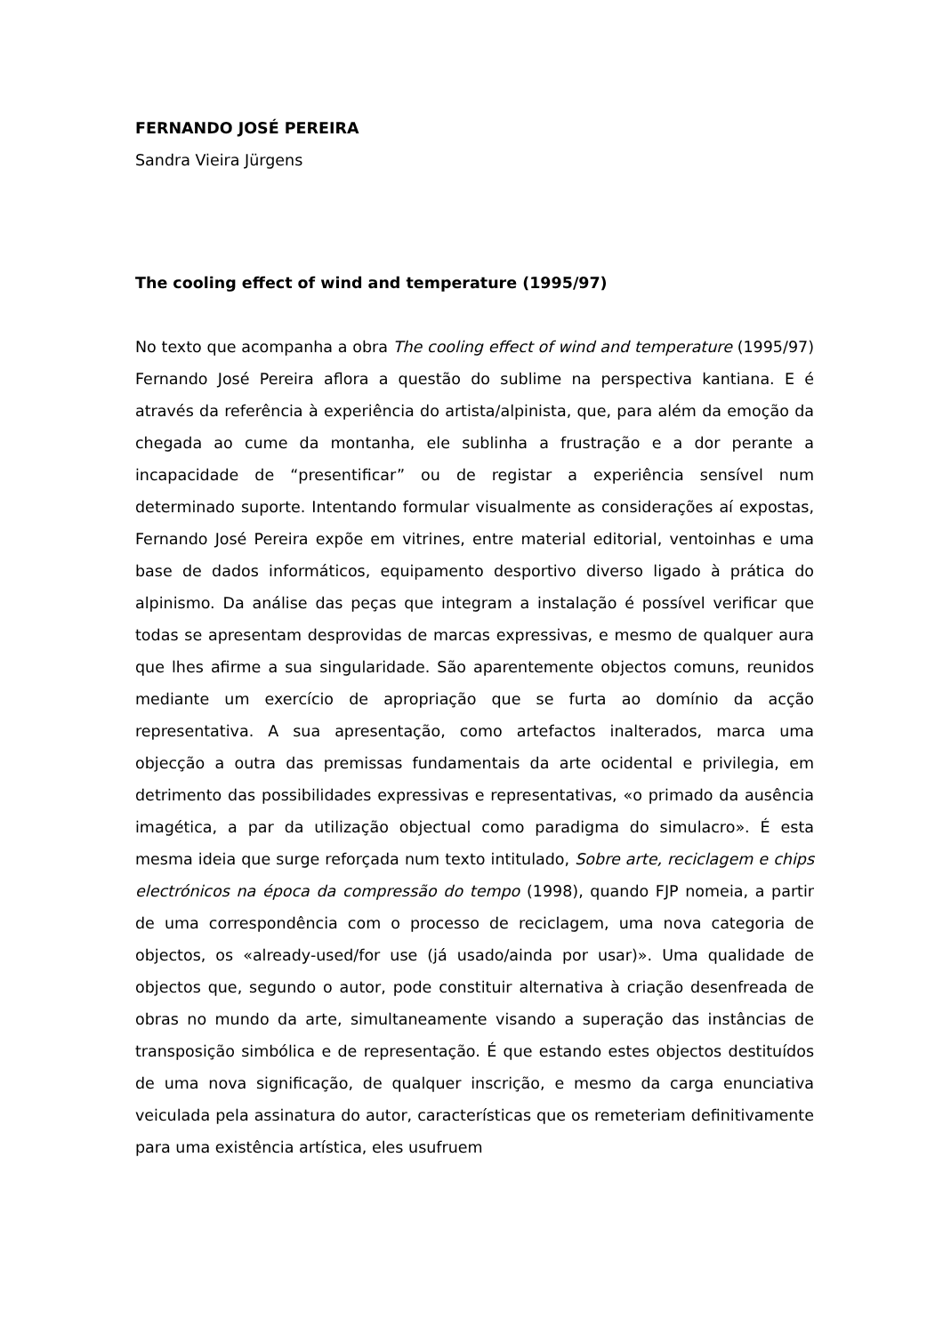FERNANDO JOSÉ PEREIRA
Sandra Vieira Jürgens
The cooling effect of wind and temperature (1995/97)
No texto que acompanha a obra The cooling effect of wind and temperature (1995/97) Fernando José Pereira aflora a questão do sublime na perspectiva kantiana. E é através da referência à experiência do artista/alpinista, que, para além da emoção da chegada ao cume da montanha, ele sublinha a frustração e a dor perante a incapacidade de “presentificar” ou de registar a experiência sensível num determinado suporte. Intentando formular visualmente as considerações aí expostas, Fernando José Pereira expõe em vitrines, entre material editorial, ventoinhas e uma base de dados informáticos, equipamento desportivo diverso ligado à prática do alpinismo. Da análise das peças que integram a instalação é possível verificar que todas se apresentam desprovidas de marcas expressivas, e mesmo de qualquer aura que lhes afirme a sua singularidade. São aparentemente objectos comuns, reunidos mediante um exercício de apropriação que se furta ao domínio da acção representativa. A sua apresentação, como artefactos inalterados, marca uma objecção a outra das premissas fundamentais da arte ocidental e privilegia, em detrimento das possibilidades expressivas e representativas, «o primado da ausência imagética, a par da utilização objectual como paradigma do simulacro». É esta mesma ideia que surge reforçada num texto intitulado, Sobre arte, reciclagem e chips electrónicos na época da compressão do tempo (1998), quando FJP nomeia, a partir de uma correspondência com o processo de reciclagem, uma nova categoria de objectos, os «already-used/for use (já usado/ainda por usar)». Uma qualidade de objectos que, segundo o autor, pode constituir alternativa à criação desenfreada de obras no mundo da arte, simultaneamente visando a superação das instâncias de transposição simbólica e de representação. É que estando estes objectos destituídos de uma nova significação, de qualquer inscrição, e mesmo da carga enunciativa veiculada pela assinatura do autor, características que os remeteriam definitivamente para uma existência artística, eles usufruem